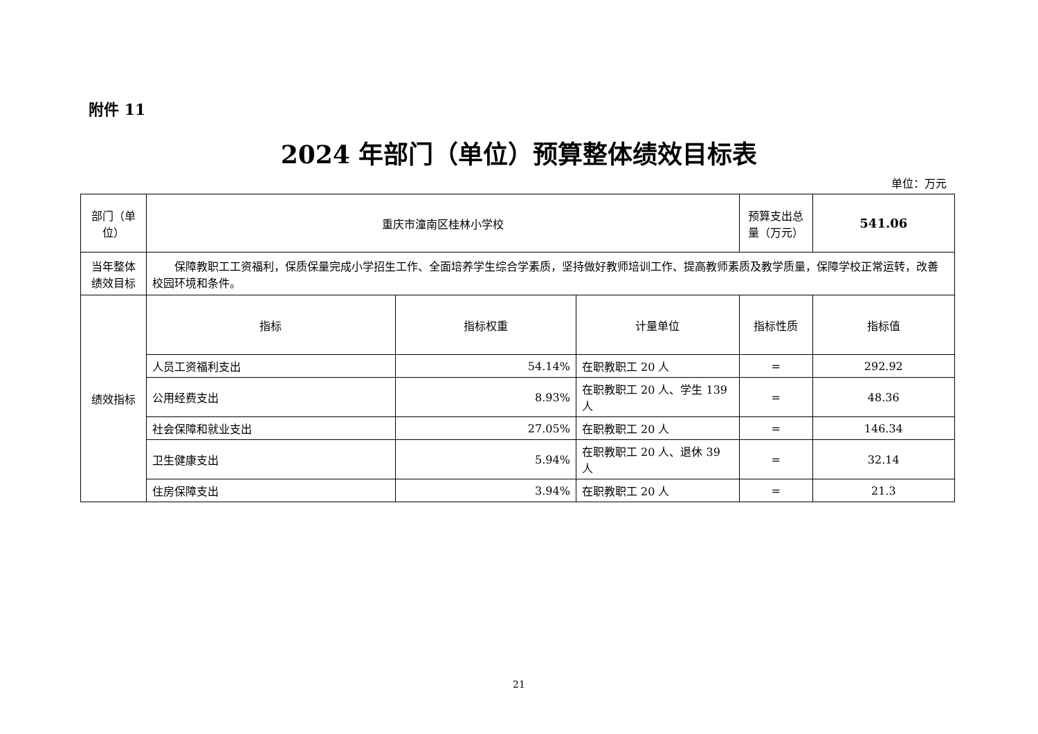附件 11
2024 年部门（单位）预算整体绩效目标表
单位：万元
| 部门（单位） | 重庆市潼南区桂林小学校 | | | 预算支出总量（万元） | 541.06 |
| 当年整体绩效目标 | 保障教职工工资福利，保质保量完成小学招生工作、全面培养学生综合学素质，坚持做好教师培训工作、提高教师素质及教学质量，保障学校正常运转，改善校园环境和条件。 | | | | |
| 绩效指标 | 指标 | 指标权重 | 计量单位 | 指标性质 | 指标值 |
| | 人员工资福利支出 | 54.14% | 在职教职工 20 人 | = | 292.92 |
| | 公用经费支出 | 8.93% | 在职教职工 20 人、学生 139 人 | = | 48.36 |
| | 社会保障和就业支出 | 27.05% | 在职教职工 20 人 | = | 146.34 |
| | 卫生健康支出 | 5.94% | 在职教职工 20 人、退休 39 人 | = | 32.14 |
| | 住房保障支出 | 3.94% | 在职教职工 20 人 | = | 21.3 |
21